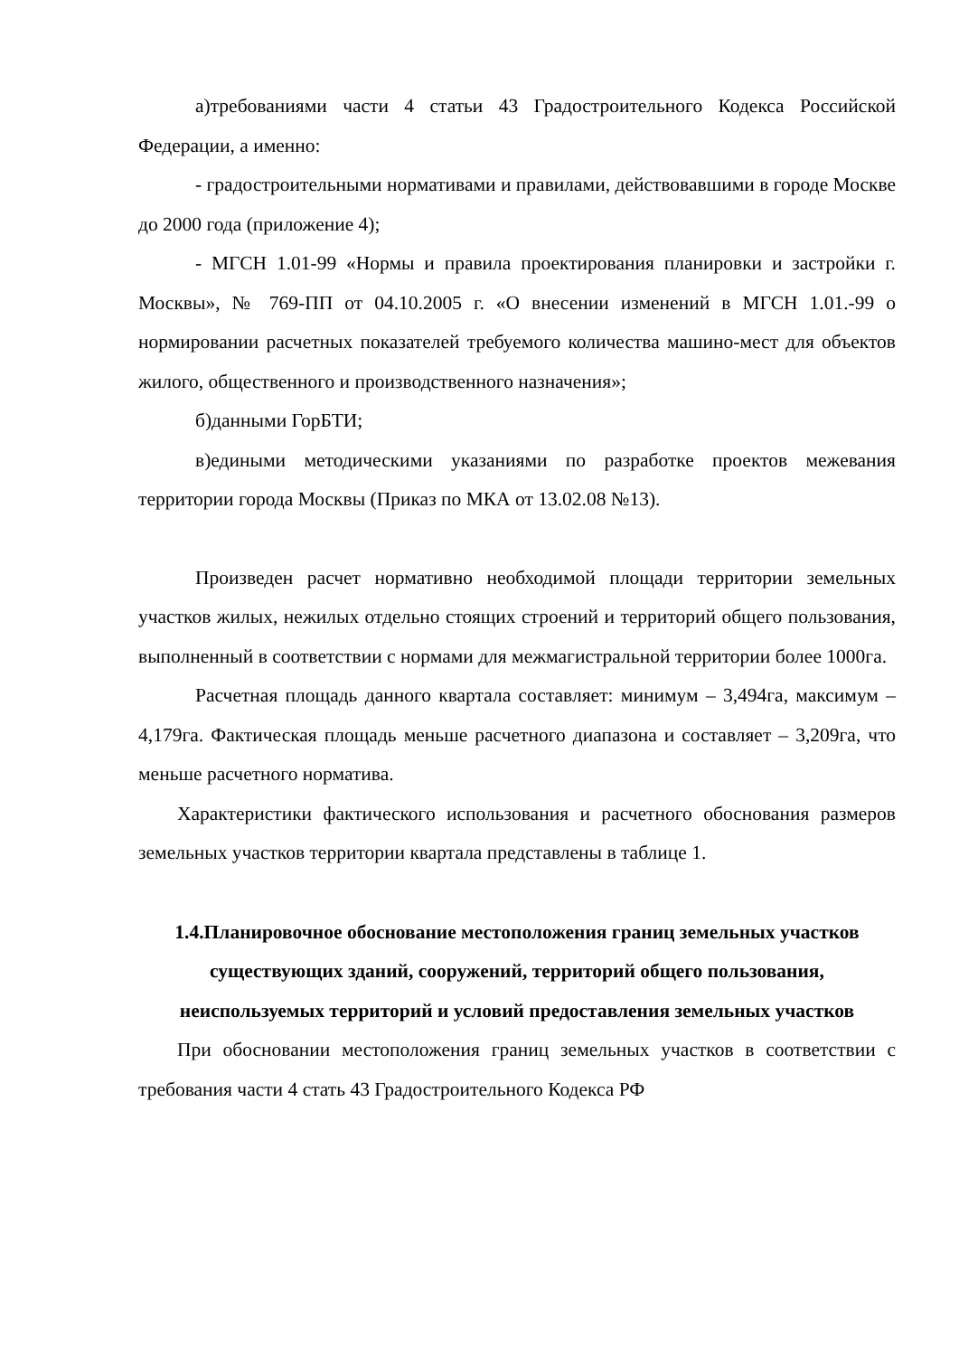а)требованиями части 4 статьи 43 Градостроительного Кодекса Российской Федерации, а именно:
- градостроительными нормативами и правилами, действовавшими в городе Москве до 2000 года (приложение 4);
- МГСН 1.01-99 «Нормы и правила проектирования планировки и застройки г. Москвы», № 769-ПП от 04.10.2005 г. «О внесении изменений в МГСН 1.01.-99 о нормировании расчетных показателей требуемого количества машино-мест для объектов жилого, общественного и производственного назначения»;
б)данными ГорБТИ;
в)едиными методическими указаниями по разработке проектов межевания территории города Москвы (Приказ по МКА от 13.02.08 №13).
Произведен расчет нормативно необходимой площади территории земельных участков жилых, нежилых отдельно стоящих строений и территорий общего пользования, выполненный в соответствии с нормами для межмагистральной территории более 1000га.
Расчетная площадь данного квартала составляет: минимум – 3,494га, максимум – 4,179га. Фактическая площадь меньше расчетного диапазона и составляет – 3,209га, что меньше расчетного норматива.
Характеристики фактического использования и расчетного обоснования размеров земельных участков территории квартала представлены в таблице 1.
1.4.Планировочное обоснование местоположения границ земельных участков существующих зданий, сооружений, территорий общего пользования, неиспользуемых территорий и условий предоставления земельных участков
При обосновании местоположения границ земельных участков в соответствии с требования части 4 стать 43 Градостроительного Кодекса РФ